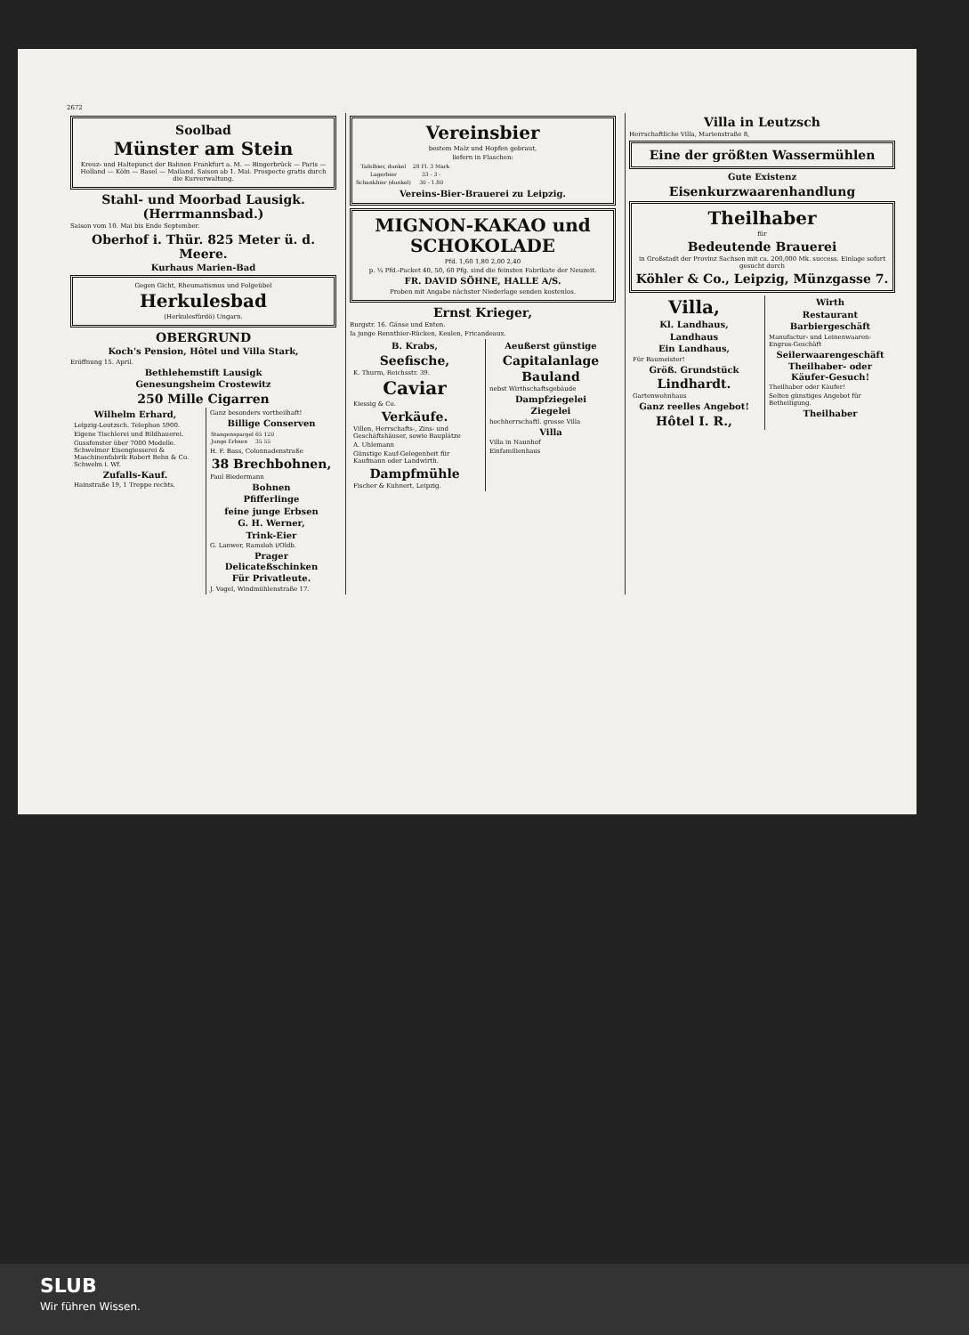2672
Soolbad
Münster am Stein
Kreuz- und Haltepunct der Bahnen Frankfurt a. M. — Bingerbrück — Paris — Holland — Köln — Basel — Mailand. Saison ab 1. Mai. Prospecte gratis durch die Kurverwaltung.
Stahl- und Moorbad Lausigk. (Herrmannsbad.)
Saison vom 10. Mai bis Ende September.
Oberhof i. Thür. 825 Meter ü. d. Meere.
Kurhaus Marien-Bad
Gegen Gicht, Rheumatismus und Folgeübel
Herkulesbad
(Herkulesfürdö) Ungarn.
OBERGRUND
Koch's Pension, Hôtel und Villa Stark,
Eröffnung 15. April.
Bethlehemstift Lausigk
Genesungsheim Crostewitz
250 Mille Cigarren
Wilhelm Erhard,
Leipzig-Leutzsch. Telephon 5900.
Eigene Tischlerei und Bildhauerei.
Gussfenster über 7000 Modelle. Schwelmer Eisengiesserei & Maschinenfabrik Robert Behn & Co. Schwelm i. Wf.
Zufalls-Kauf.
Hainstraße 19, 1 Treppe rechts.
Ganz besonders vortheilhaft!
Billige Conserven
| Stangenspargel | 65 | 120 |
| Junge Erbsen | 35 | 55 |
H. F. Bass, Colonnadenstraße
38 Brechbohnen,
Paul Biedermann
Bohnen
Pfifferlinge
feine junge Erbsen
G. H. Werner,
Trink-Eier
G. Lanwer, Ramsloh i/Oldb.
Prager Delicateßschinken
Für Privatleute.
J. Vogel, Windmühlenstraße 17.
Vereinsbier
bestem Malz und Hopfen gebraut,
liefern in Flaschen:
| Tafelbier, dunkel | 28 Fl. 3 Mark |
| Lagerbier | 33 - 3 - |
| Schankbier (dunkel) | 30 - 1.80 |
Vereins-Bier-Brauerei zu Leipzig.
MIGNON-KAKAO und SCHOKOLADE
Pfd. 1,60 1,80 2,00 2,40
p. ¼ Pfd.-Packet 40, 50, 60 Pfg. sind die feinsten Fabrikate der Neuzeit.
FR. DAVID SÖHNE, HALLE A/S.
Proben mit Angabe nächster Niederlage senden kostenlos.
Ernst Krieger,
Burgstr. 16. Gänse und Enten.
Ia junge Rennthier-Rücken, Keulen, Fricandeaux.
B. Krabs,
Seefische,
K. Thurm, Reichsstr. 39.
Caviar
Kiessig & Co.
Verkäufe.
Villen, Herrschafts-, Zins- und Geschäftshäuser, sowie Bauplätze
A. Uhlemann
Günstige Kauf-Gelegenheit für Kaufmann oder Landwirth.
Dampfmühle
Fischer & Kuhnert, Leipzig.
Aeußerst günstige
Capitalanlage
Bauland
nebst Wirthschaftsgebäude
Dampfziegelei
Ziegelei
hochherrschaftl. grosse Villa
Villa
Villa in Naunhof
Einfamilienhaus
Villa in Leutzsch
Herrschaftliche Villa, Marienstraße 8,
Eine der größten Wassermühlen
Gute Existenz
Eisenkurzwaarenhandlung
Theilhaber
für
Bedeutende Brauerei
in Großstadt der Provinz Sachsen mit ca. 200,000 Mk. success. Einlage sofort gesucht durch
Köhler & Co., Leipzig, Münzgasse 7.
Villa,
Kl. Landhaus,
Landhaus
Ein Landhaus,
Für Baumeister!
Größ. Grundstück
Lindhardt.
Gartenwohnhaus
Ganz reelles Angebot!
Hôtel I. R.,
Wirth
Restaurant
Barbiergeschäft
Manufactur- und Leinenwaaren-Engros-Geschäft
Seilerwaarengeschäft
Theilhaber- oder Käufer-Gesuch!
Theilhaber oder Käufer!
Selten günstiges Angebot für Betheiligung.
Theilhaber
SLUB
Wir führen Wissen.